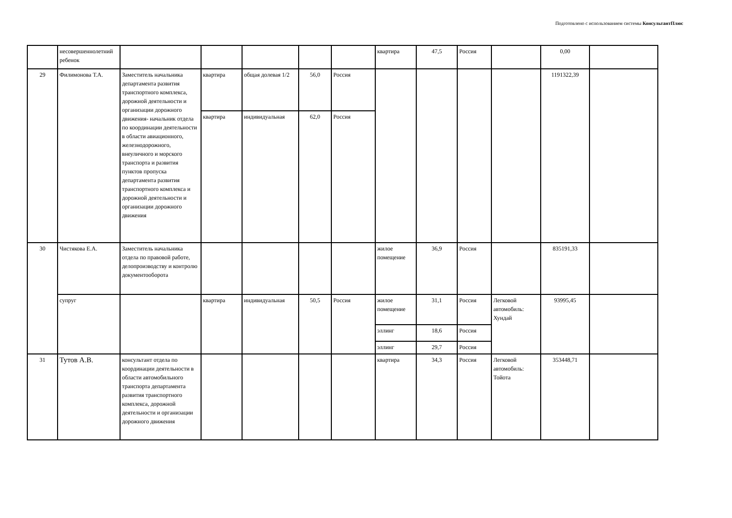Подготовлено с использованием системы КонсультантПлюс
| | несовершеннолетний ребенок | | | | | | квартира | 47,5 | Россия | | 0,00 | |
| 29 | Филимонова Т.А. | Заместитель начальника департамента развития транспортного комплекса, дорожной деятельности и организации дорожного движения- начальник отдела по координации деятельности в области авиационного, железнодорожного, внеуличного и морского транспорта и развития пунктов пропуска департамента развития транспортного комплекса и дорожной деятельности и организации дорожного движения | квартира | общая долевая 1/2 | 56,0 | Россия | | | | | 1191322,39 | |
| | | | квартира | индивидуальная | 62,0 | Россия | | | | | | |
| 30 | Чистякова Е.А. | Заместитель начальника отдела по правовой работе, делопроизводству и контролю документооборота | | | | | жилое помещение | 36,9 | Россия | | 835191,33 | |
| | супруг | | квартира | индивидуальная | 50,5 | Россия | жилое помещение | 31,1 | Россия | Легковой автомобиль: Хундай | 93995,45 | |
| | | | | | | | эллинг | 18,6 | Россия | | | |
| | | | | | | | эллинг | 29,7 | Россия | | | |
| 31 | Тутов А.В. | консультант отдела по координации деятельности в области автомобильного транспорта департамента развития транспортного комплекса, дорожной деятельности и организации дорожного движения | | | | | квартира | 34,3 | Россия | Легковой автомобиль: Тойота | 353448,71 | |